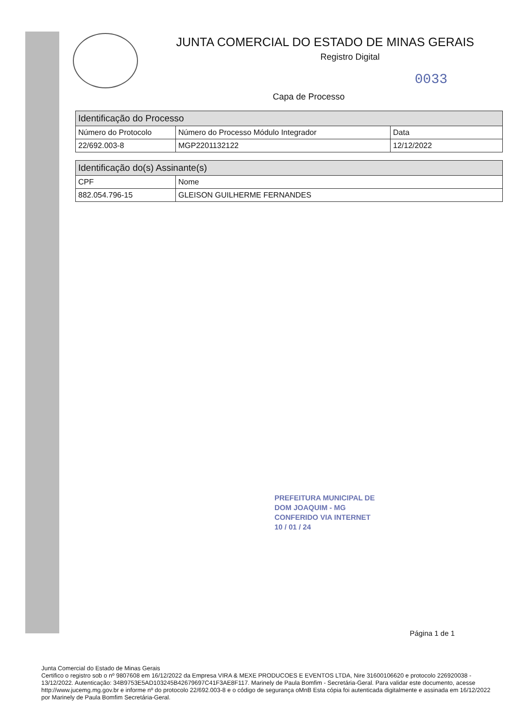JUNTA COMERCIAL DO ESTADO DE MINAS GERAIS
Registro Digital
0033
Capa de Processo
| Identificação do Processo | | |
| --- | --- | --- |
| Número do Protocolo | Número do Processo Módulo Integrador | Data |
| 22/692.003-8 | MGP2201132122 | 12/12/2022 |
| Identificação do(s) Assinante(s) | |
| --- | --- |
| CPF | Nome |
| 882.054.796-15 | GLEISON GUILHERME FERNANDES |
PREFEITURA MUNICIPAL DE
DOM JOAQUIM - MG
CONFERIDO VIA INTERNET
10 / 01 / 24
Página 1 de 1
Junta Comercial do Estado de Minas Gerais
Certifico o registro sob o nº 9807608 em 16/12/2022 da Empresa VIRA & MEXE PRODUCOES E EVENTOS LTDA, Nire 31600106620 e protocolo 226920038 - 13/12/2022. Autenticação: 34B9753E5AD103245B42679697C41F3AE8F117. Marinely de Paula Bomfim - Secretária-Geral. Para validar este documento, acesse http://www.jucemg.mg.gov.br e informe nº do protocolo 22/692.003-8 e o código de segurança oMnB Esta cópia foi autenticada digitalmente e assinada em 16/12/2022 por Marinely de Paula Bomfim Secretária-Geral.